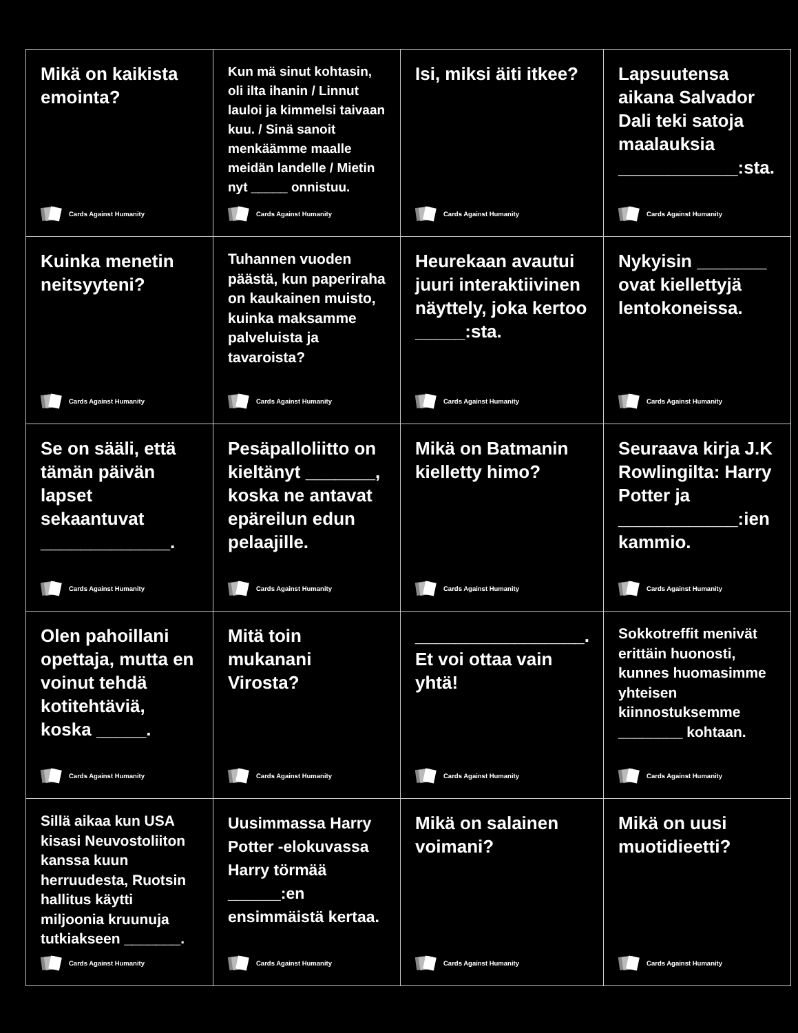| Mikä on kaikista emointa? Cards Against Humanity | Kun mä sinut kohtasin, oli ilta ihanin / Linnut lauloi ja kimmelsi taivaan kuu. / Sinä sanoit menkäämme maalle meidän landelle / Mietin nyt _____ onnistuu. Cards Against Humanity | Isi, miksi äiti itkee? Cards Against Humanity | Lapsuutensa aikana Salvador Dali teki satoja maalauksia ____________:sta. Cards Against Humanity |
| Kuinka menetin neitsyyteni? Cards Against Humanity | Tuhannen vuoden päästä, kun paperiraha on kaukainen muisto, kuinka maksamme palveluista ja tavaroista? Cards Against Humanity | Heurekaan avautui juuri interaktiivinen näyttely, joka kertoo _____:sta. Cards Against Humanity | Nykyisin _______ ovat kiellettyjä lentokoneissa. Cards Against Humanity |
| Se on sääli, että tämän päivän lapset sekaantuvat _____________. Cards Against Humanity | Pesäpalloliitto on kieltänyt _______, koska ne antavat epäreilun edun pelaajille. Cards Against Humanity | Mikä on Batmanin kielletty himo? Cards Against Humanity | Seuraava kirja J.K Rowlingilta: Harry Potter ja ____________:ien kammio. Cards Against Humanity |
| Olen pahoillani opettaja, mutta en voinut tehdä kotitehtäviä, koska _____. Cards Against Humanity | Mitä toin mukanani Virosta? Cards Against Humanity | _________________. Et voi ottaa vain yhtä! Cards Against Humanity | Sokkotreffit menivät erittäin huonosti, kunnes huomasimme yhteisen kiinnostuksemme ________ kohtaan. Cards Against Humanity |
| Sillä aikaa kun USA kisasi Neuvostoliiton kanssa kuun herruudesta, Ruotsin hallitus käytti miljoonia kruunuja tutkiakseen _______. Cards Against Humanity | Uusimmassa Harry Potter -elokuvassa Harry törmää ______:en ensimmäistä kertaa. Cards Against Humanity | Mikä on salainen voimani? Cards Against Humanity | Mikä on uusi muotidieetti? Cards Against Humanity |